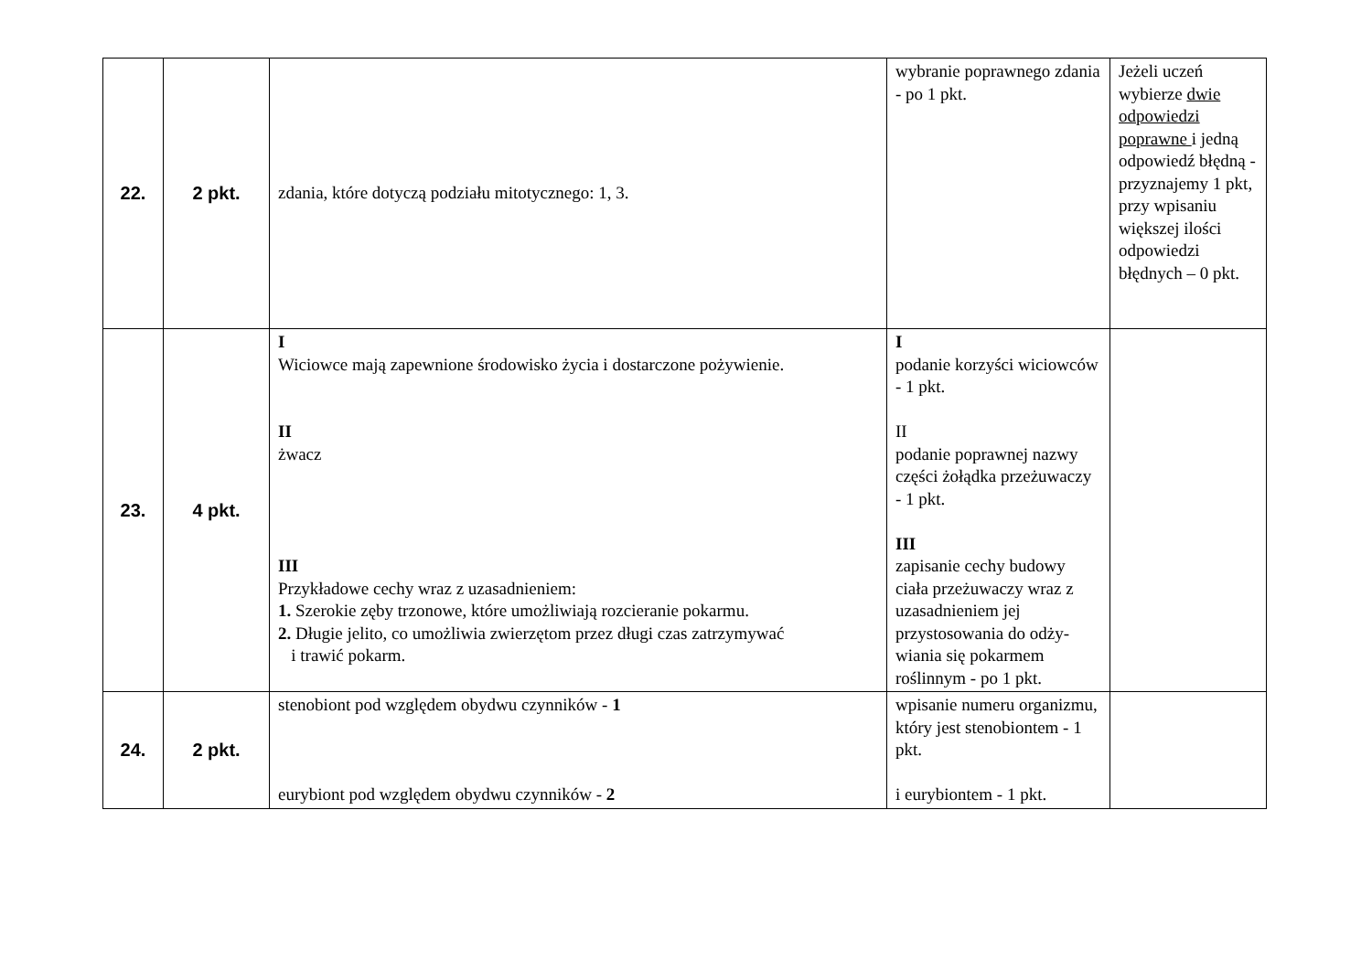| 22. | 2 pkt. | zdania, które dotyczą podziału mitotycznego: 1, 3. | wybranie poprawnego zdania - po 1 pkt. | Jeżeli uczeń wybierze dwie odpowiedzi poprawne i jedną odpowiedź błędną - przyznajemy 1 pkt, przy wpisaniu większej ilości odpowiedzi błędnych – 0 pkt. |
| 23. | 4 pkt. | I Wiciowce mają zapewnione środowisko życia i dostarczone pożywienie. II żwacz III Przykładowe cechy wraz z uzasadnieniem: 1. Szerokie zęby trzonowe, które umożliwiają rozcieranie pokarmu. 2. Długie jelito, co umożliwia zwierzętom przez długi czas zatrzymywać i trawić pokarm. | I podanie korzyści wiciowców - 1 pkt. II podanie poprawnej nazwy części żołądka przeżuwaczy - 1 pkt. III zapisanie cechy budowy ciała przeżuwaczy wraz z uzasadnieniem jej przystosowania do odży-wiania się pokarmem roślinnym - po 1 pkt. | |
| 24. | 2 pkt. | stenobiont pod względem obydwu czynników - 1 eurybiont pod względem obydwu czynników - 2 | wpisanie numeru organizmu, który jest stenobiontem - 1 pkt. i eurybiontem - 1 pkt. | |